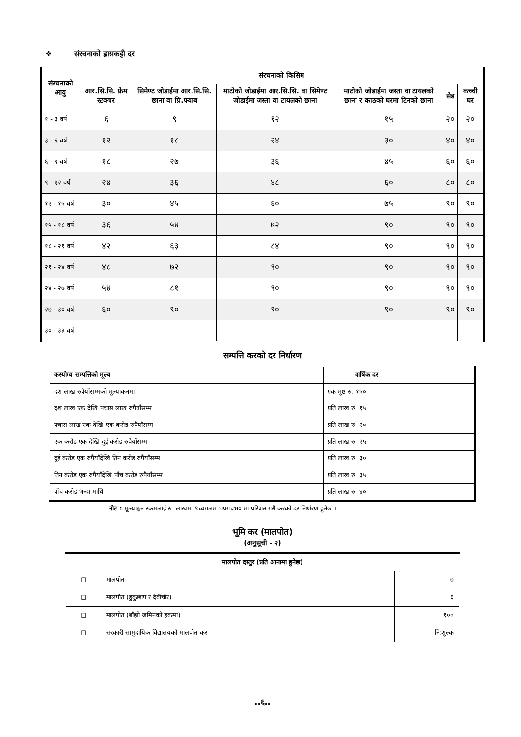❖ संरचनाको ह्रासकट्टी दर
| संरचनाको आयु | संरचनाको किसिम | | | | | |
| --- | --- | --- | --- | --- | --- | --- |
| | आर.सि.सि. फ्रेम स्टक्चर | सिमेण्ट जोडाईमा आर.सि.सि. छाना वा प्रि.फ्याब | माटोको जोडाईमा आर.सि.सि. वा सिमेण्ट जोडाईमा जस्ता वा टायलको छाना | माटोको जोडाईमा जस्ता वा टायलको छाना र काठको घरमा टिनको छाना | सेड | कच्ची घर |
| १ - ३ वर्ष | ६ | ९ | १२ | १५ | २० | २० |
| ३ - ६ वर्ष | १२ | १८ | २४ | ३० | ४० | ४० |
| ६ - ९ वर्ष | १८ | २७ | ३६ | ४५ | ६० | ६० |
| ९ - १२ वर्ष | २४ | ३६ | ४८ | ६० | ८० | ८० |
| १२ - १५ वर्ष | ३० | ४५ | ६० | ७५ | ९० | ९० |
| १५ - १८ वर्ष | ३६ | ५४ | ७२ | ९० | ९० | ९० |
| १८ - २१ वर्ष | ४२ | ६३ | ८४ | ९० | ९० | ९० |
| २१ - २४ वर्ष | ४८ | ७२ | ९० | ९० | ९० | ९० |
| २४ - २७ वर्ष | ५४ | ८१ | ९० | ९० | ९० | ९० |
| २७ - ३० वर्ष | ६० | ९० | ९० | ९० | ९० | ९० |
| ३० - ३३ वर्ष | | | | | | |
सम्पत्ति करको दर निर्धारण
| करयोग्य सम्पत्तिको मूल्य | वार्षिक दर | |
| --- | --- | --- |
| दश लाख रुपैयाँसम्मको मूल्यांकनमा | एक मुष्ठ रु. १५० | |
| दश लाख एक देखि पचास लाख रुपैयाँसम्म | प्रति लाख रु. १५ | |
| पचास लाख एक देखि एक करोड रुपैयाँसम्म | प्रति लाख रु. २० | |
| एक करोड एक देखि दुई करोड रुपैयाँसम्म | प्रति लाख रु. २५ | |
| दुई करोड एक रुपैयाँदेखि तिन करोड रुपैयाँसम्म | प्रति लाख रु. ३० | |
| तिन करोड एक रुपैयाँदेखि पाँच करोड रुपैयाँसम्म | प्रति लाख रु. ३५ | |
| पाँच करोड भन्दा माथि | प्रति लाख रु. ४० | |
नोट : मूल्याङ्कन रकमलाई रु. लाखमा ९च्यगलम ाप्नगचभ० मा परिणत गरी करको दर निर्धारण हुनेछ ।
भूमि कर (मालपोत)
(अनुसूची - २)
| मालपोत दस्तुर (प्रति आनामा हुनेछ) | | |
| --- | --- | --- |
| ☐ | मालपोत | ७ |
| ☐ | मालपोत (डुकुछाप र देवीचौर) | ६ |
| ☐ | मालपोत (बाँझो जमिनको हकमा) | १०० |
| ☐ | सरकारी सामुदायिक विद्यालयको मालपोत कर | नि:शुल्क |
..६..